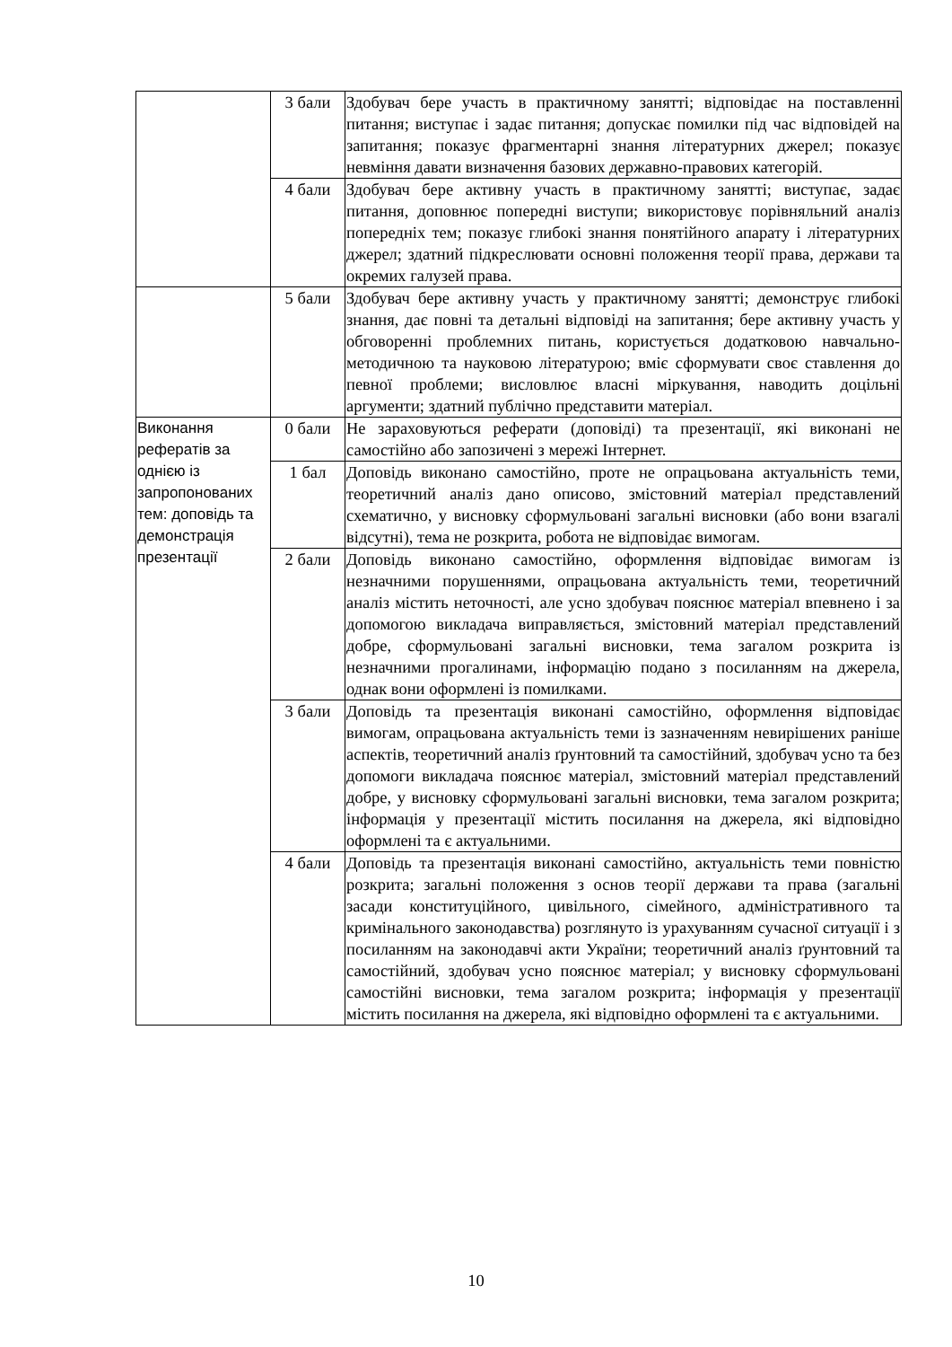| | 3 бали | Здобувач бере участь в практичному занятті; відповідає на поставленні питання; виступає і задає питання; допускає помилки під час відповідей на запитання; показує фрагментарні знання літературних джерел; показує невміння давати визначення базових державно-правових категорій. |
| | 4 бали | Здобувач бере активну участь в практичному занятті; виступає, задає питання, доповнює попередні виступи; використовує порівняльний аналіз попередніх тем; показує глибокі знання понятійного апарату і літературних джерел; здатний підкреслювати основні положення теорії права, держави та окремих галузей права. |
| | 5 бали | Здобувач бере активну участь у практичному занятті; демонструє глибокі знання, дає повні та детальні відповіді на запитання; бере активну участь у обговоренні проблемних питань, користується додатковою навчально-методичною та науковою літературою; вміє сформувати своє ставлення до певної проблеми; висловлює власні міркування, наводить доцільні аргументи; здатний публічно представити матеріал. |
| Виконання рефератів за однією із запропонованих тем: доповідь та демонстрація презентації | 0 бали | Не зараховуються реферати (доповіді) та презентації, які виконані не самостійно або запозичені з мережі Інтернет. |
| | 1 бал | Доповідь виконано самостійно, проте не опрацьована актуальність теми, теоретичний аналіз дано описово, змістовний матеріал представлений схематично, у висновку сформульовані загальні висновки (або вони взагалі відсутні), тема не розкрита, робота не відповідає вимогам. |
| | 2 бали | Доповідь виконано самостійно, оформлення відповідає вимогам із незначними порушеннями, опрацьована актуальність теми, теоретичний аналіз містить неточності, але усно здобувач пояснює матеріал впевнено і за допомогою викладача виправляється, змістовний матеріал представлений добре, сформульовані загальні висновки, тема загалом розкрита із незначними прогалинами, інформацію подано з посиланням на джерела, однак вони оформлені із помилками. |
| | 3 бали | Доповідь та презентація виконані самостійно, оформлення відповідає вимогам, опрацьована актуальність теми із зазначенням невирішених раніше аспектів, теоретичний аналіз ґрунтовний та самостійний, здобувач усно та без допомоги викладача пояснює матеріал, змістовний матеріал представлений добре, у висновку сформульовані загальні висновки, тема загалом розкрита; інформація у презентації містить посилання на джерела, які відповідно оформлені та є актуальними. |
| | 4 бали | Доповідь та презентація виконані самостійно, актуальність теми повністю розкрита; загальні положення з основ теорії держави та права (загальні засади конституційного, цивільного, сімейного, адміністративного та кримінального законодавства) розглянуто із урахуванням сучасної ситуації і з посиланням на законодавчі акти України; теоретичний аналіз ґрунтовний та самостійний, здобувач усно пояснює матеріал; у висновку сформульовані самостійні висновки, тема загалом розкрита; інформація у презентації містить посилання на джерела, які відповідно оформлені та є актуальними. |
10